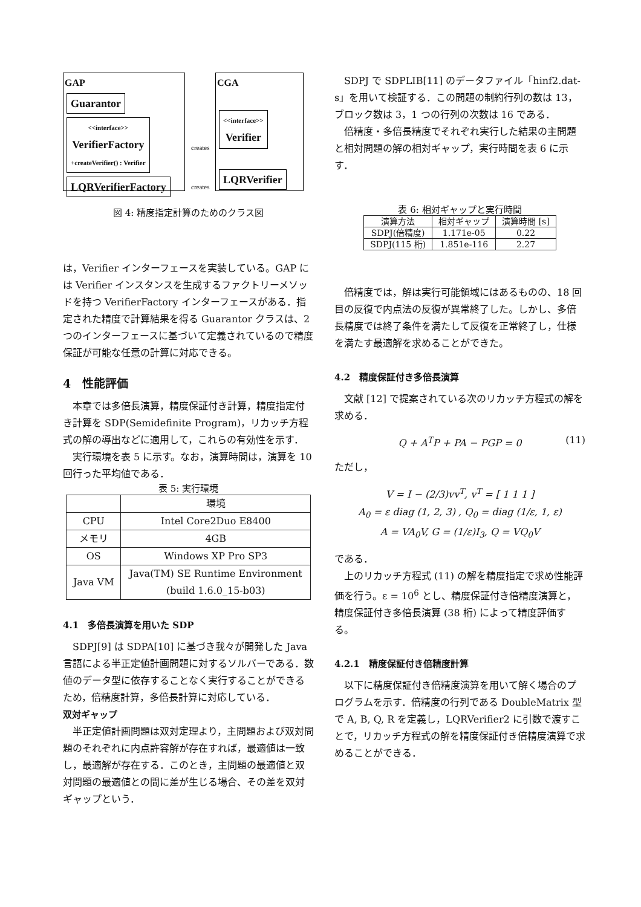GAP
Guarantor
<<interface>>
VerifierFactory
+createVerifier() : Verifier
LQRVerifierFactory
CGA
<<interface>>
Verifier
LQRVerifier
creates
creates
図 4: 精度指定計算のためのクラス図
は，Verifier インターフェースを実装している。GAP には Verifier インスタンスを生成するファクトリーメソッドを持つ VerifierFactory インターフェースがある．指定された精度で計算結果を得る Guarantor クラスは、2 つのインターフェースに基づいて定義されているので精度保証が可能な任意の計算に対応できる。
4　性能評価
本章では多倍長演算，精度保証付き計算，精度指定付き計算を SDP(Semidefinite Program)，リカッチ方程式の解の導出などに適用して，これらの有効性を示す．
実行環境を表 5 に示す。なお，演算時間は，演算を 10 回行った平均値である．
表 5: 実行環境
| | 環境 |
| --- | --- |
| CPU | Intel Core2Duo E8400 |
| メモリ | 4GB |
| OS | Windows XP Pro SP3 |
| Java VM | Java(TM) SE Runtime Environment (build 1.6.0_15-b03) |
4.1　多倍長演算を用いた SDP
SDPJ[9] は SDPA[10] に基づき我々が開発した Java 言語による半正定値計画問題に対するソルバーである．数値のデータ型に依存することなく実行することができるため，倍精度計算，多倍長計算に対応している．
双対ギャップ
半正定値計画問題は双対定理より，主問題および双対問題のそれぞれに内点許容解が存在すれば，最適値は一致し，最適解が存在する．このとき，主問題の最適値と双対問題の最適値との間に差が生じる場合、その差を双対ギャップという．
SDPJ で SDPLIB[11] のデータファイル「hinf2.dat-s」を用いて検証する．この問題の制約行列の数は 13，ブロック数は 3，1 つの行列の次数は 16 である．
倍精度・多倍長精度でそれぞれ実行した結果の主問題と相対問題の解の相対ギャップ，実行時間を表 6 に示す．
表 6: 相対ギャップと実行時間
| 演算方法 | 相対ギャップ | 演算時間 [s] |
| --- | --- | --- |
| SDPJ(倍精度) | 1.171e-05 | 0.22 |
| SDPJ(115 桁) | 1.851e-116 | 2.27 |
倍精度では，解は実行可能領域にはあるものの、18 回目の反復で内点法の反復が異常終了した。しかし、多倍長精度では終了条件を満たして反復を正常終了し，仕様を満たす最適解を求めることができた。
4.2　精度保証付き多倍長演算
文献 [12] で提案されている次のリカッチ方程式の解を求める．
Q + A<sup>T</sup>P + PA − PGP = 0 (11)
ただし，
V = I − (2/3)vv<sup>T</sup>, v<sup>T</sup> = [ 1 1 1 ]
A<sub>0</sub> = ε diag (1, 2, 3) , Q<sub>0</sub> = diag (1/ε, 1, ε)
A = VA<sub>0</sub>V, G = (1/ε)I<sub>3</sub>, Q = VQ<sub>0</sub>V
である．
上のリカッチ方程式 (11) の解を精度指定で求め性能評価を行う。ε = 10<sup>6</sup> とし、精度保証付き倍精度演算と，精度保証付き多倍長演算 (38 桁) によって精度評価する。
4.2.1　精度保証付き倍精度計算
以下に精度保証付き倍精度演算を用いて解く場合のプログラムを示す．倍精度の行列である DoubleMatrix 型で A, B, Q, R を定義し，LQRVerifier2 に引数で渡すことで，リカッチ方程式の解を精度保証付き倍精度演算で求めることができる．